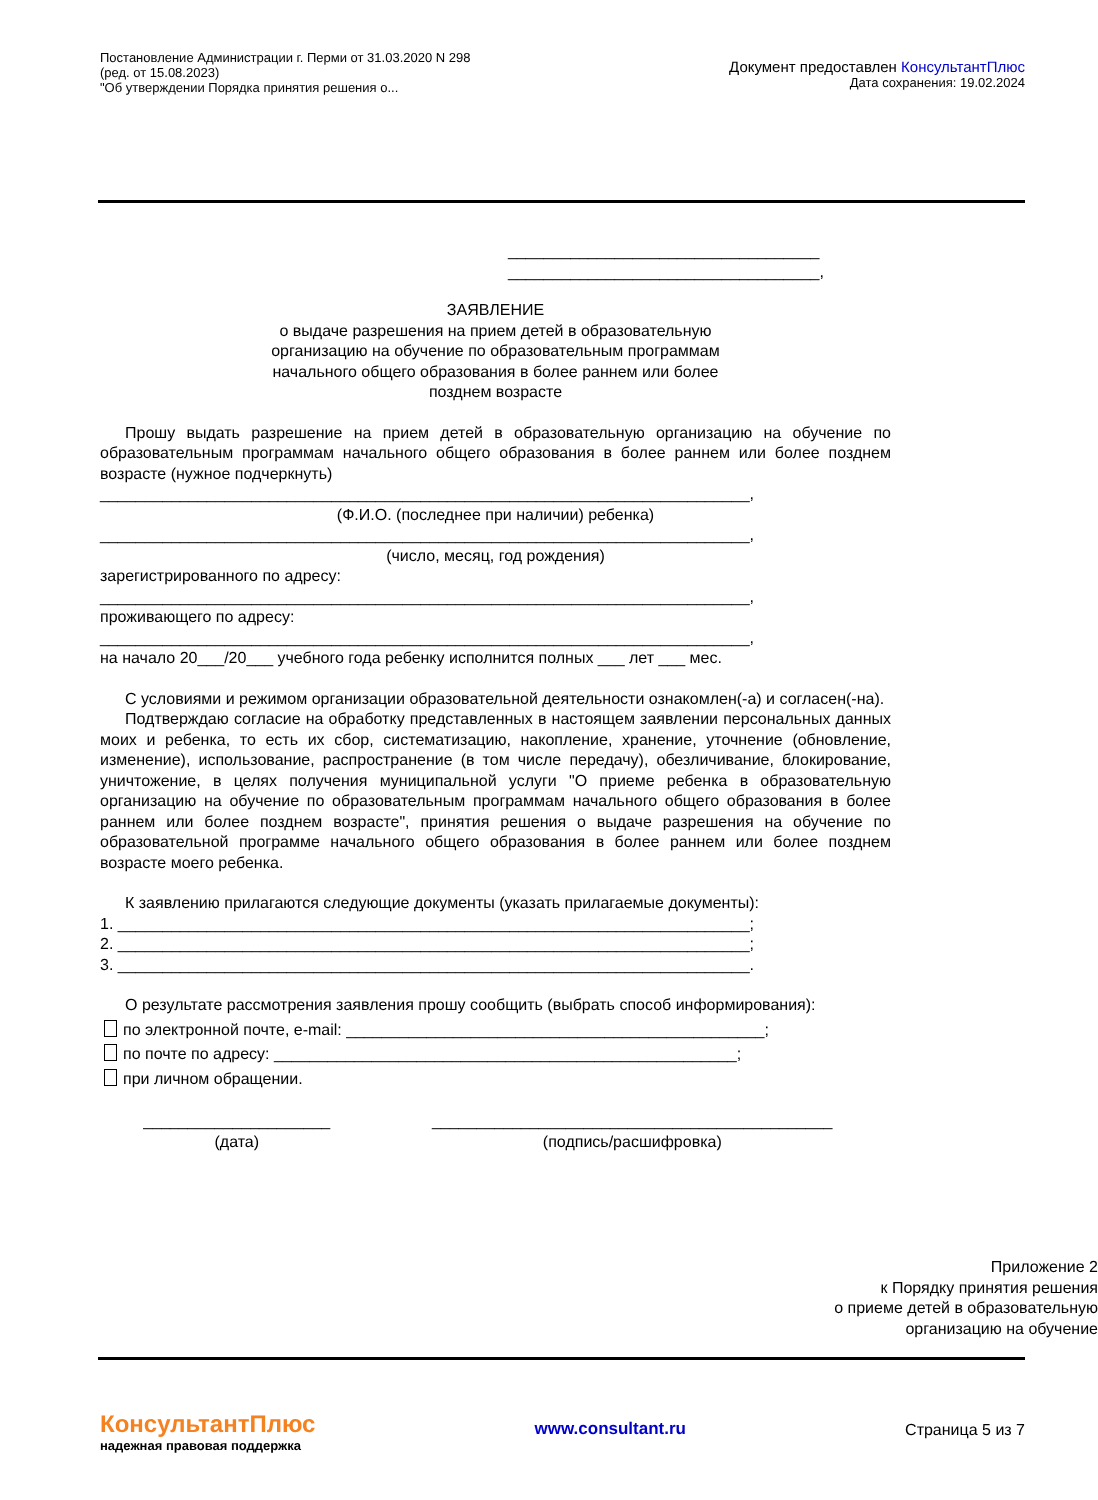Постановление Администрации г. Перми от 31.03.2020 N 298
(ред. от 15.08.2023)
"Об утверждении Порядка принятия решения о...
Документ предоставлен КонсультантПлюс
Дата сохранения: 19.02.2024
___________________________________
___________________________________,
ЗАЯВЛЕНИЕ
о выдаче разрешения на прием детей в образовательную
организацию на обучение по образовательным программам
начального общего образования в более раннем или более
позднем возрасте
Прошу выдать разрешение на прием детей в образовательную организацию на обучение по образовательным программам начального общего образования в более раннем или более позднем возрасте (нужное подчеркнуть)
_________________________________________________________________________,
(Ф.И.О. (последнее при наличии) ребенка)
_________________________________________________________________________,
(число, месяц, год рождения)
зарегистрированного по адресу:
_________________________________________________________________________,
проживающего по адресу:
_________________________________________________________________________,
на начало 20___/20___ учебного года ребенку исполнится полных ___ лет ___ мес.
С условиями и режимом организации образовательной деятельности ознакомлен(-а) и согласен(-на).
Подтверждаю согласие на обработку представленных в настоящем заявлении персональных данных моих и ребенка, то есть их сбор, систематизацию, накопление, хранение, уточнение (обновление, изменение), использование, распространение (в том числе передачу), обезличивание, блокирование, уничтожение, в целях получения муниципальной услуги "О приеме ребенка в образовательную организацию на обучение по образовательным программам начального общего образования в более раннем или более позднем возрасте", принятия решения о выдаче разрешения на обучение по образовательной программе начального общего образования в более раннем или более позднем возрасте моего ребенка.
К заявлению прилагаются следующие документы (указать прилагаемые документы):
1. _______________________________________________________________________;
2. _______________________________________________________________________;
3. _______________________________________________________________________.
О результате рассмотрения заявления прошу сообщить (выбрать способ информирования):
по электронной почте, e-mail: _______________________________________________;
по почте по адресу: ____________________________________________________;
при личном обращении.
_____________________
(дата)
_____________________________________________
(подпись/расшифровка)
Приложение 2
к Порядку принятия решения
о приеме детей в образовательную
организацию на обучение
КонсультантПлюс
надежная правовая поддержка
www.consultant.ru
Страница 5 из 7